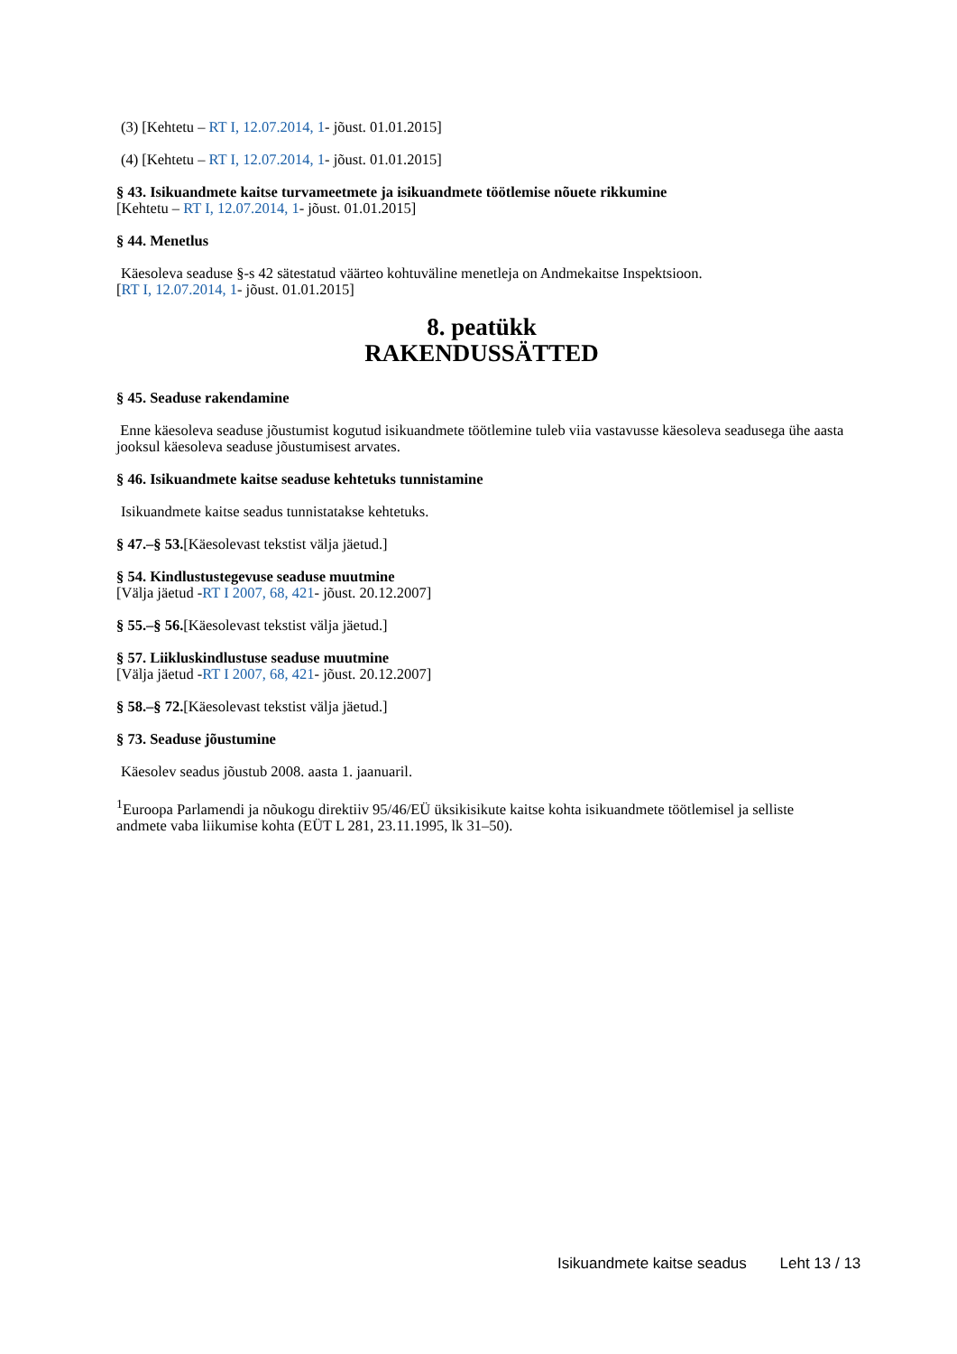(3) [Kehtetu – RT I, 12.07.2014, 1- jõust. 01.01.2015]
(4) [Kehtetu – RT I, 12.07.2014, 1- jõust. 01.01.2015]
§ 43. Isikuandmete kaitse turvameetmete ja isikuandmete töötlemise nõuete rikkumine
[Kehtetu – RT I, 12.07.2014, 1- jõust. 01.01.2015]
§ 44. Menetlus
Käesoleva seaduse §-s 42 sätestatud väärteo kohtuväline menetleja on Andmekaitse Inspektsioon.
[RT I, 12.07.2014, 1- jõust. 01.01.2015]
8. peatükk
RAKENDUSSÄTTED
§ 45. Seaduse rakendamine
Enne käesoleva seaduse jõustumist kogutud isikuandmete töötlemine tuleb viia vastavusse käesoleva seadusega ühe aasta jooksul käesoleva seaduse jõustumisest arvates.
§ 46. Isikuandmete kaitse seaduse kehtetuks tunnistamine
Isikuandmete kaitse seadus tunnistatakse kehtetuks.
§ 47.–§ 53.[Käesolevast tekstist välja jäetud.]
§ 54. Kindlustustegevuse seaduse muutmine
[Välja jäetud -RT I 2007, 68, 421- jõust. 20.12.2007]
§ 55.–§ 56.[Käesolevast tekstist välja jäetud.]
§ 57. Liikluskindlustuse seaduse muutmine
[Välja jäetud -RT I 2007, 68, 421- jõust. 20.12.2007]
§ 58.–§ 72.[Käesolevast tekstist välja jäetud.]
§ 73. Seaduse jõustumine
Käesolev seadus jõustub 2008. aasta 1. jaanuaril.
<sup>1</sup> Euroopa Parlamendi ja nõukogu direktiiv 95/46/EÜ üksikisikute kaitse kohta isikuandmete töötlemisel ja selliste andmete vaba liikumise kohta (EÜT L 281, 23.11.1995, lk 31–50).
Isikuandmete kaitse seadus Leht 13 / 13